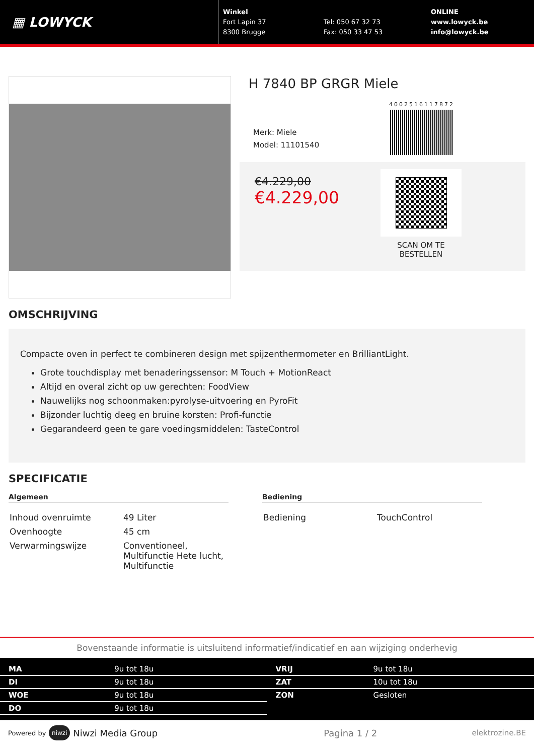▦ LOWYCK
Winkel
Fort Lapin 37
8300 Brugge
Tel: 050 67 32 73
Fax: 050 33 47 53
ONLINE
www.lowyck.be
info@lowyck.be
H 7840 BP GRGR Miele
Merk: Miele
Model: 11101540
4002516117872
€4.229,00
€4.229,00
SCAN OM TE BESTELLEN
OMSCHRIJVING
Compacte oven in perfect te combineren design met spijzenthermometer en BrilliantLight.
Grote touchdisplay met benaderingssensor: M Touch + MotionReact
Altijd en overal zicht op uw gerechten: FoodView
Nauwelijks nog schoonmaken:pyrolyse-uitvoering en PyroFit
Bijzonder luchtig deeg en bruine korsten: Profi-functie
Gegarandeerd geen te gare voedingsmiddelen: TasteControl
SPECIFICATIE
Algemeen
| Inhoud ovenruimte | 49 Liter |
| Ovenhoogte | 45 cm |
| Verwarmingswijze | Conventioneel, Multifunctie Hete lucht, Multifunctie |
Bediening
| Bediening | TouchControl |
Bovenstaande informatie is uitsluitend informatief/indicatief en aan wijziging onderhevig
| MA | 9u tot 18u |
| DI | 9u tot 18u |
| WOE | 9u tot 18u |
| DO | 9u tot 18u |
| VRIJ | 9u tot 18u |
| ZAT | 10u tot 18u |
| ZON | Gesloten |
Powered by niwzi Niwzi Media Group Pagina 1 / 2 elektrozine.BE